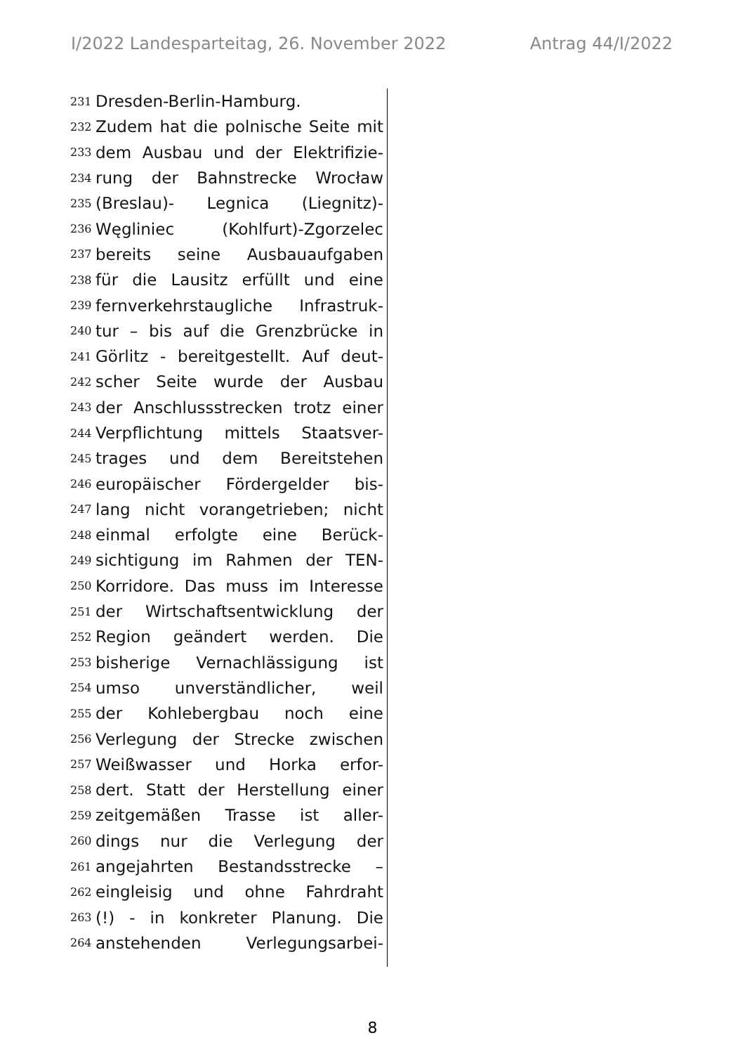I/2022 Landesparteitag, 26. November 2022 Antrag 44/I/2022
231 Dresden-Berlin-Hamburg.
232 Zudem hat die polnische Seite mit
233 dem Ausbau und der Elektrifizie-
234 rung der Bahnstrecke Wrocław
235 (Breslau)- Legnica (Liegnitz)-
236 Węgliniec (Kohlfurt)-Zgorzelec
237 bereits seine Ausbauaufgaben
238 für die Lausitz erfüllt und eine
239 fernverkehrstaugliche Infrastruk-
240 tur – bis auf die Grenzbrücke in
241 Görlitz - bereitgestellt. Auf deut-
242 scher Seite wurde der Ausbau
243 der Anschlussstrecken trotz einer
244 Verpflichtung mittels Staatsver-
245 trages und dem Bereitstehen
246 europäischer Fördergelder bis-
247 lang nicht vorangetrieben; nicht
248 einmal erfolgte eine Berück-
249 sichtigung im Rahmen der TEN-
250 Korridore. Das muss im Interesse
251 der Wirtschaftsentwicklung der
252 Region geändert werden. Die
253 bisherige Vernachlässigung ist
254 umso unverständlicher, weil
255 der Kohlebergbau noch eine
256 Verlegung der Strecke zwischen
257 Weißwasser und Horka erfor-
258 dert. Statt der Herstellung einer
259 zeitgemäßen Trasse ist aller-
260 dings nur die Verlegung der
261 angejahrten Bestandsstrecke –
262 eingleisig und ohne Fahrdraht
263 (!) - in konkreter Planung. Die
264 anstehenden Verlegungsarbei-
8